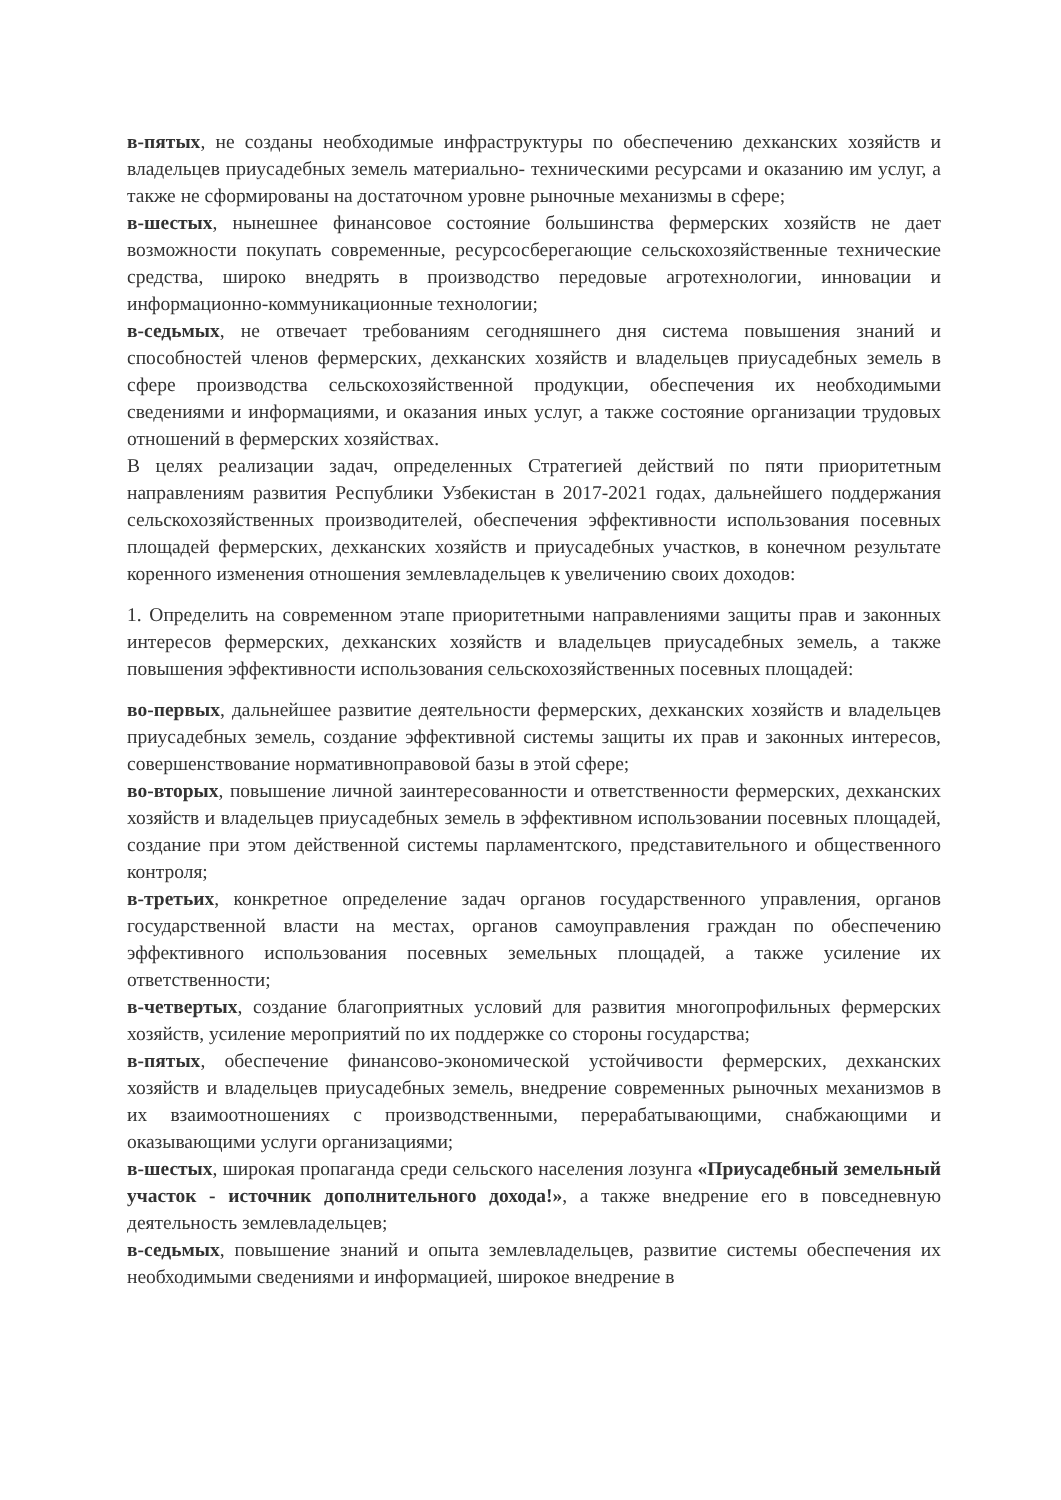в-пятых, не созданы необходимые инфраструктуры по обеспечению дехканских хозяйств и владельцев приусадебных земель материально- техническими ресурсами и оказанию им услуг, а также не сформированы на достаточном уровне рыночные механизмы в сфере;
в-шестых, нынешнее финансовое состояние большинства фермерских хозяйств не дает возможности покупать современные, ресурсосберегающие сельскохозяйственные технические средства, широко внедрять в производство передовые агротехнологии, инновации и информационно-коммуникационные технологии;
в-седьмых, не отвечает требованиям сегодняшнего дня система повышения знаний и способностей членов фермерских, дехканских хозяйств и владельцев приусадебных земель в сфере производства сельскохозяйственной продукции, обеспечения их необходимыми сведениями и информациями, и оказания иных услуг, а также состояние организации трудовых отношений в фермерских хозяйствах.
В целях реализации задач, определенных Стратегией действий по пяти приоритетным направлениям развития Республики Узбекистан в 2017-2021 годах, дальнейшего поддержания сельскохозяйственных производителей, обеспечения эффективности использования посевных площадей фермерских, дехканских хозяйств и приусадебных участков, в конечном результате коренного изменения отношения землевладельцев к увеличению своих доходов:
1. Определить на современном этапе приоритетными направлениями защиты прав и законных интересов фермерских, дехканских хозяйств и владельцев приусадебных земель, а также повышения эффективности использования сельскохозяйственных посевных площадей:
во-первых, дальнейшее развитие деятельности фермерских, дехканских хозяйств и владельцев приусадебных земель, создание эффективной системы защиты их прав и законных интересов, совершенствование нормативноправовой базы в этой сфере;
во-вторых, повышение личной заинтересованности и ответственности фермерских, дехканских хозяйств и владельцев приусадебных земель в эффективном использовании посевных площадей, создание при этом действенной системы парламентского, представительного и общественного контроля;
в-третьих, конкретное определение задач органов государственного управления, органов государственной власти на местах, органов самоуправления граждан по обеспечению эффективного использования посевных земельных площадей, а также усиление их ответственности;
в-четвертых, создание благоприятных условий для развития многопрофильных фермерских хозяйств, усиление мероприятий по их поддержке со стороны государства;
в-пятых, обеспечение финансово-экономической устойчивости фермерских, дехканских хозяйств и владельцев приусадебных земель, внедрение современных рыночных механизмов в их взаимоотношениях с производственными, перерабатывающими, снабжающими и оказывающими услуги организациями;
в-шестых, широкая пропаганда среди сельского населения лозунга «Приусадебный земельный участок - источник дополнительного дохода!», а также внедрение его в повседневную деятельность землевладельцев;
в-седьмых, повышение знаний и опыта землевладельцев, развитие системы обеспечения их необходимыми сведениями и информацией, широкое внедрение в